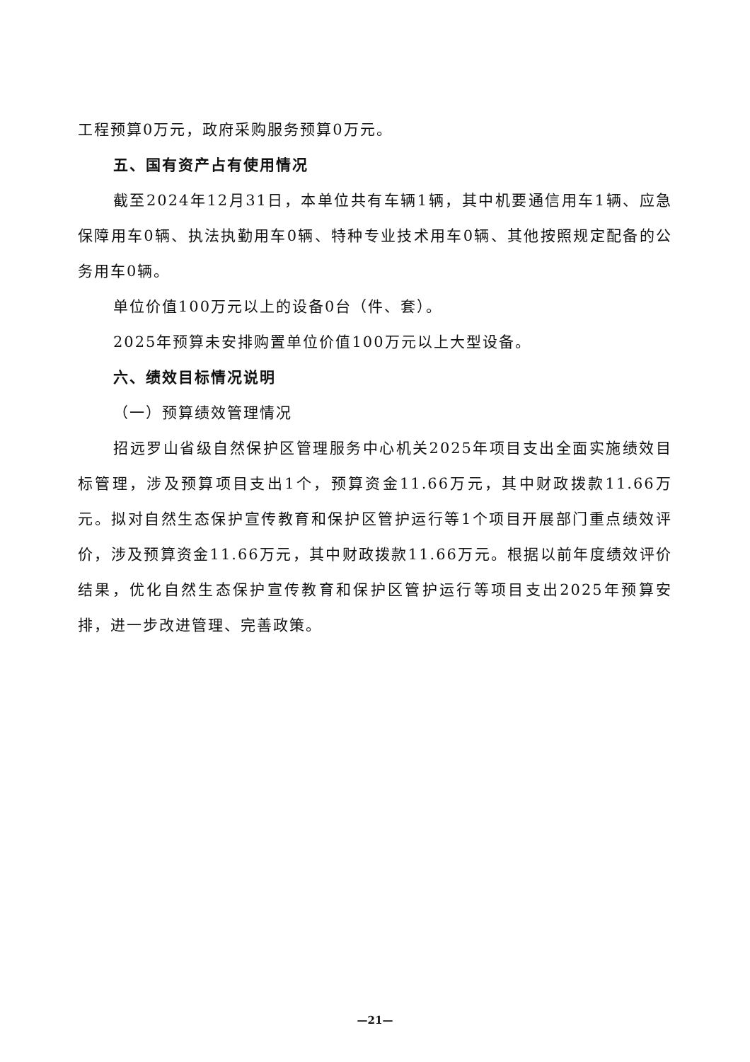工程预算0万元，政府采购服务预算0万元。
五、国有资产占有使用情况
截至2024年12月31日，本单位共有车辆1辆，其中机要通信用车1辆、应急保障用车0辆、执法执勤用车0辆、特种专业技术用车0辆、其他按照规定配备的公务用车0辆。
单位价值100万元以上的设备0台（件、套）。
2025年预算未安排购置单位价值100万元以上大型设备。
六、绩效目标情况说明
（一）预算绩效管理情况
招远罗山省级自然保护区管理服务中心机关2025年项目支出全面实施绩效目标管理，涉及预算项目支出1个，预算资金11.66万元，其中财政拨款11.66万元。拟对自然生态保护宣传教育和保护区管护运行等1个项目开展部门重点绩效评价，涉及预算资金11.66万元，其中财政拨款11.66万元。根据以前年度绩效评价结果，优化自然生态保护宣传教育和保护区管护运行等项目支出2025年预算安排，进一步改进管理、完善政策。
—21—